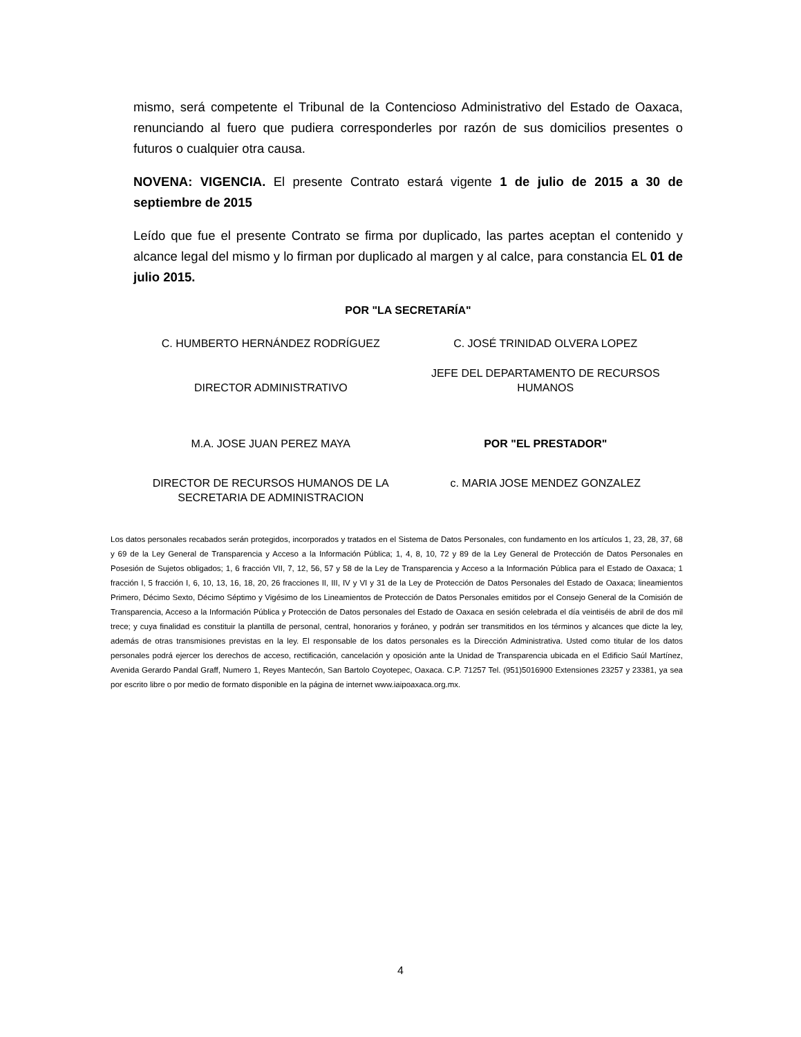mismo, será competente el Tribunal de la Contencioso Administrativo del Estado de Oaxaca, renunciando al fuero que pudiera corresponderles por razón de sus domicilios presentes o futuros o cualquier otra causa.
NOVENA: VIGENCIA. El presente Contrato estará vigente 1 de julio de 2015 a 30 de septiembre de 2015
Leído que fue el presente Contrato se firma por duplicado, las partes aceptan el contenido y alcance legal del mismo y lo firman por duplicado al margen y al calce, para constancia EL 01 de julio 2015.
POR "LA SECRETARÍA"
C. HUMBERTO HERNÁNDEZ RODRÍGUEZ
C. JOSÉ TRINIDAD OLVERA LOPEZ
DIRECTOR ADMINISTRATIVO
JEFE DEL DEPARTAMENTO DE RECURSOS HUMANOS
M.A. JOSE JUAN PEREZ MAYA POR "EL PRESTADOR"
DIRECTOR DE RECURSOS HUMANOS DE LA SECRETARIA DE ADMINISTRACION
c. MARIA JOSE MENDEZ GONZALEZ
Los datos personales recabados serán protegidos, incorporados y tratados en el Sistema de Datos Personales, con fundamento en los artículos 1, 23, 28, 37, 68 y 69 de la Ley General de Transparencia y Acceso a la Información Pública; 1, 4, 8, 10, 72 y 89 de la Ley General de Protección de Datos Personales en Posesión de Sujetos obligados; 1, 6 fracción VII, 7, 12, 56, 57 y 58 de la Ley de Transparencia y Acceso a la Información Pública para el Estado de Oaxaca; 1 fracción I, 5 fracción I, 6, 10, 13, 16, 18, 20, 26 fracciones II, III, IV y VI y 31 de la Ley de Protección de Datos Personales del Estado de Oaxaca; lineamientos Primero, Décimo Sexto, Décimo Séptimo y Vigésimo de los Lineamientos de Protección de Datos Personales emitidos por el Consejo General de la Comisión de Transparencia, Acceso a la Información Pública y Protección de Datos personales del Estado de Oaxaca en sesión celebrada el día veintiséis de abril de dos mil trece; y cuya finalidad es constituir la plantilla de personal, central, honorarios y foráneo, y podrán ser transmitidos en los términos y alcances que dicte la ley, además de otras transmisiones previstas en la ley. El responsable de los datos personales es la Dirección Administrativa. Usted como titular de los datos personales podrá ejercer los derechos de acceso, rectificación, cancelación y oposición ante la Unidad de Transparencia ubicada en el Edificio Saúl Martínez, Avenida Gerardo Pandal Graff, Numero 1, Reyes Mantecón, San Bartolo Coyotepec, Oaxaca. C.P. 71257 Tel. (951)5016900 Extensiones 23257 y 23381, ya sea por escrito libre o por medio de formato disponible en la página de internet www.iaipoaxaca.org.mx.
4